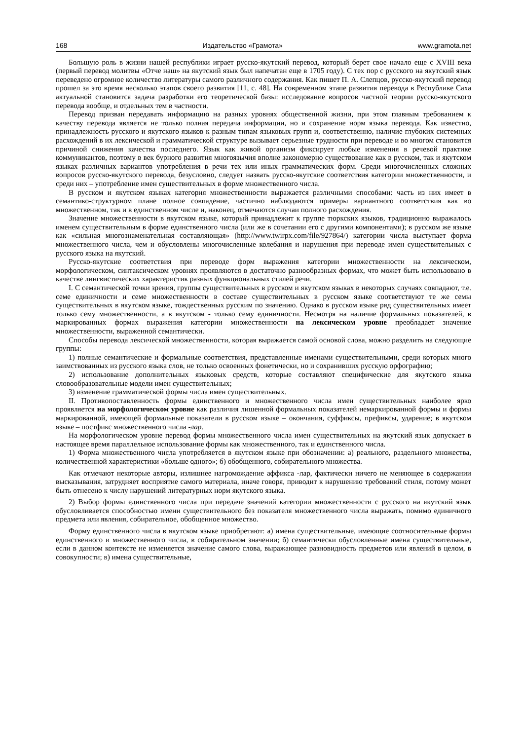168 Издательство «Грамота» www.gramota.net
Большую роль в жизни нашей республики играет русско-якутский перевод, который берет свое начало еще с XVIII века (первый перевод молитвы «Отче наш» на якутский язык был напечатан еще в 1705 году). С тех пор с русского на якутский язык переведено огромное количество литературы самого различного содержания. Как пишет П. А. Слепцов, русско-якутский перевод прошел за это время несколько этапов своего развития [11, с. 48]. На современном этапе развития перевода в Республике Саха актуальной становится задача разработки его теоретической базы: исследование вопросов частной теории русско-якутского перевода вообще, и отдельных тем в частности.
Перевод призван передавать информацию на разных уровнях общественной жизни, при этом главным требованием к качеству перевода является не только полная передача информации, но и сохранение норм языка перевода. Как известно, принадлежность русского и якутского языков к разным типам языковых групп и, соответственно, наличие глубоких системных расхождений в их лексической и грамматической структуре вызывает серьезные трудности при переводе и во многом становится причиной снижения качества последнего. Язык как живой организм фиксирует любые изменения в речевой практике коммуникантов, поэтому в век бурного развития многоязычия вполне закономерно существование как в русском, так и якутском языках различных вариантов употребления в речи тех или иных грамматических форм. Среди многочисленных сложных вопросов русско-якутского перевода, безусловно, следует назвать русско-якутские соответствия категории множественности, и среди них – употребление имен существительных в форме множественного числа.
В русском и якутском языках категория множественности выражается различными способами: часть из них имеет в семантико-структурном плане полное совпадение, частично наблюдаются примеры вариантного соответствия как во множественном, так и в единственном числе и, наконец, отмечаются случаи полного расхождения.
Значение множественности в якутском языке, который принадлежит к группе тюркских языков, традиционно выражалось именем существительным в форме единственного числа (или же в сочетании его с другими компонентами); в русском же языке как «сильная многознаменательная составляющая» (http://www.twirpx.com/file/927864/) категории числа выступает форма множественного числа, чем и обусловлены многочисленные колебания и нарушения при переводе имен существительных с русского языка на якутский.
Русско-якутские соответствия при переводе форм выражения категории множественности на лексическом, морфологическом, синтаксическом уровнях проявляются в достаточно разнообразных формах, что может быть использовано в качестве лингвистических характеристик разных функциональных стилей речи.
I. С семантической точки зрения, группы существительных в русском и якутском языках в некоторых случаях совпадают, т.е. семе единичности и семе множественности в составе существительных в русском языке соответствуют те же семы существительных в якутском языке, тождественных русским по значению. Однако в русском языке ряд существительных имеет только сему множественности, а в якутском - только сему единичности. Несмотря на наличие формальных показателей, в маркированных формах выражения категории множественности на лексическом уровне преобладает значение множественности, выраженной семантически.
Способы перевода лексической множественности, которая выражается самой основой слова, можно разделить на следующие группы:
1) полные семантические и формальные соответствия, представленные именами существительными, среди которых много заимствованных из русского языка слов, не только освоенных фонетически, но и сохранивших русскую орфографию;
2) использование дополнительных языковых средств, которые составляют специфические для якутского языка словообразовательные модели имен существительных;
3) изменение грамматической формы числа имен существительных.
II. Противопоставленность формы единственного и множественного числа имен существительных наиболее ярко проявляется на морфологическом уровне как различия лишенной формальных показателей немаркированной формы и формы маркированной, имеющей формальные показатели в русском языке – окончания, суффиксы, префиксы, ударение; в якутском языке – постфикс множественного числа -лар.
На морфологическом уровне перевод формы множественного числа имен существительных на якутский язык допускает в настоящее время параллельное использование формы как множественного, так и единственного числа.
1) Форма множественного числа употребляется в якутском языке при обозначении: а) реального, раздельного множества, количественной характеристики «больше одного»; б) обобщенного, собирательного множества.
Как отмечают некоторые авторы, излишнее нагромождение аффикса -лар, фактически ничего не меняющее в содержании высказывания, затрудняет восприятие самого материала, иначе говоря, приводит к нарушению требований стиля, потому может быть отнесено к числу нарушений литературных норм якутского языка.
2) Выбор формы единственного числа при передаче значений категории множественности с русского на якутский язык обусловливается способностью имени существительного без показателя множественного числа выражать, помимо единичного предмета или явления, собирательное, обобщенное множество.
Форму единственного числа в якутском языке приобретают: а) имена существительные, имеющие соотносительные формы единственного и множественного числа, в собирательном значении; б) семантически обусловленные имена существительные, если в данном контексте не изменяется значение самого слова, выражающее разновидность предметов или явлений в целом, в совокупности; в) имена существительные,